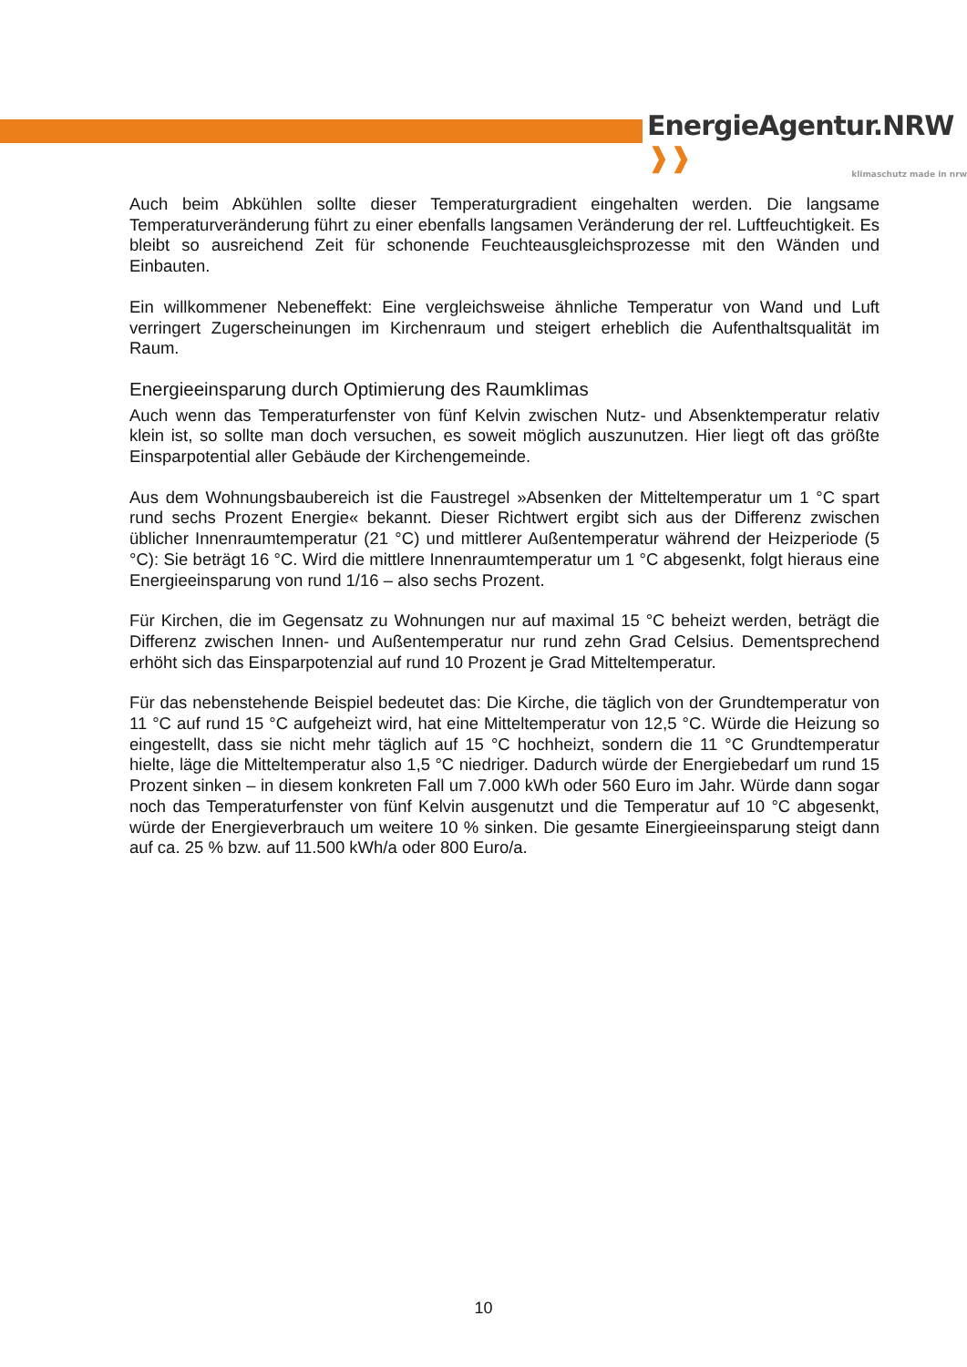EnergieAgentur.NRW ❱❱
klimaschutz made in nrw
Auch beim Abkühlen sollte dieser Temperaturgradient eingehalten werden. Die langsame Temperaturveränderung führt zu einer ebenfalls langsamen Veränderung der rel. Luftfeuchtigkeit. Es bleibt so ausreichend Zeit für schonende Feuchteausgleichsprozesse mit den Wänden und Einbauten.
Ein willkommener Nebeneffekt: Eine vergleichsweise ähnliche Temperatur von Wand und Luft verringert Zugerscheinungen im Kirchenraum und steigert erheblich die Aufenthaltsqualität im Raum.
Energieeinsparung durch Optimierung des Raumklimas
Auch wenn das Temperaturfenster von fünf Kelvin zwischen Nutz- und Absenktemperatur relativ klein ist, so sollte man doch versuchen, es soweit möglich auszunutzen. Hier liegt oft das größte Einsparpotential aller Gebäude der Kirchengemeinde.
Aus dem Wohnungsbaubereich ist die Faustregel »Absenken der Mitteltemperatur um 1 °C spart rund sechs Prozent Energie« bekannt. Dieser Richtwert ergibt sich aus der Differenz zwischen üblicher Innenraumtemperatur (21 °C) und mittlerer Außentemperatur während der Heizperiode (5 °C): Sie beträgt 16 °C. Wird die mittlere Innenraumtemperatur um 1 °C abgesenkt, folgt hieraus eine Energieeinsparung von rund 1/16 – also sechs Prozent.
Für Kirchen, die im Gegensatz zu Wohnungen nur auf maximal 15 °C beheizt werden, beträgt die Differenz zwischen Innen- und Außentemperatur nur rund zehn Grad Celsius. Dementsprechend erhöht sich das Einsparpotenzial auf rund 10 Prozent je Grad Mitteltemperatur.
Für das nebenstehende Beispiel bedeutet das: Die Kirche, die täglich von der Grundtemperatur von 11 °C auf rund 15 °C aufgeheizt wird, hat eine Mitteltemperatur von 12,5 °C. Würde die Heizung so eingestellt, dass sie nicht mehr täglich auf 15 °C hochheizt, sondern die 11 °C Grundtemperatur hielte, läge die Mitteltemperatur also 1,5 °C niedriger. Dadurch würde der Energiebedarf um rund 15 Prozent sinken – in diesem konkreten Fall um 7.000 kWh oder 560 Euro im Jahr. Würde dann sogar noch das Temperaturfenster von fünf Kelvin ausgenutzt und die Temperatur auf 10 °C abgesenkt, würde der Energieverbrauch um weitere 10 % sinken. Die gesamte Einergieeinsparung steigt dann auf ca. 25 % bzw. auf 11.500 kWh/a oder 800 Euro/a.
10